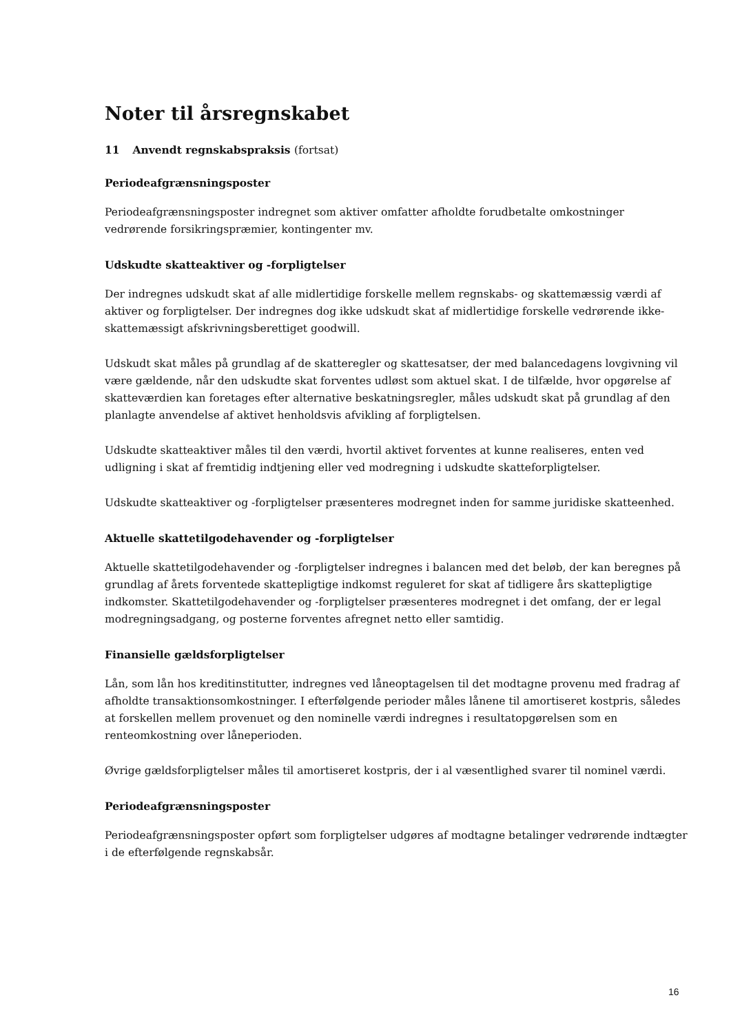Noter til årsregnskabet
11 Anvendt regnskabspraksis (fortsat)
Periodeafgrænsningsposter
Periodeafgrænsningsposter indregnet som aktiver omfatter afholdte forudbetalte omkostninger vedrørende forsikringspræmier, kontingenter mv.
Udskudte skatteaktiver og -forpligtelser
Der indregnes udskudt skat af alle midlertidige forskelle mellem regnskabs- og skattemæssig værdi af aktiver og forpligtelser. Der indregnes dog ikke udskudt skat af midlertidige forskelle vedrørende ikke-skattemæssigt afskrivningsberettiget goodwill.
Udskudt skat måles på grundlag af de skatteregler og skattesatser, der med balancedagens lovgivning vil være gældende, når den udskudte skat forventes udløst som aktuel skat. I de tilfælde, hvor opgørelse af skatteværdien kan foretages efter alternative beskatningsregler, måles udskudt skat på grundlag af den planlagte anvendelse af aktivet henholdsvis afvikling af forpligtelsen.
Udskudte skatteaktiver måles til den værdi, hvortil aktivet forventes at kunne realiseres, enten ved udligning i skat af fremtidig indtjening eller ved modregning i udskudte skatteforpligtelser.
Udskudte skatteaktiver og -forpligtelser præsenteres modregnet inden for samme juridiske skatteenhed.
Aktuelle skattetilgodehavender og -forpligtelser
Aktuelle skattetilgodehavender og -forpligtelser indregnes i balancen med det beløb, der kan beregnes på grundlag af årets forventede skattepligtige indkomst reguleret for skat af tidligere års skattepligtige indkomster. Skattetilgodehavender og -forpligtelser præsenteres modregnet i det omfang, der er legal modregningsadgang, og posterne forventes afregnet netto eller samtidig.
Finansielle gældsforpligtelser
Lån, som lån hos kreditinstitutter, indregnes ved låneoptagelsen til det modtagne provenu med fradrag af afholdte transaktionsomkostninger. I efterfølgende perioder måles lånene til amortiseret kostpris, således at forskellen mellem provenuet og den nominelle værdi indregnes i resultatopgørelsen som en renteomkostning over låneperioden.
Øvrige gældsforpligtelser måles til amortiseret kostpris, der i al væsentlighed svarer til nominel værdi.
Periodeafgrænsningsposter
Periodeafgrænsningsposter opført som forpligtelser udgøres af modtagne betalinger vedrørende indtægter i de efterfølgende regnskabsår.
16